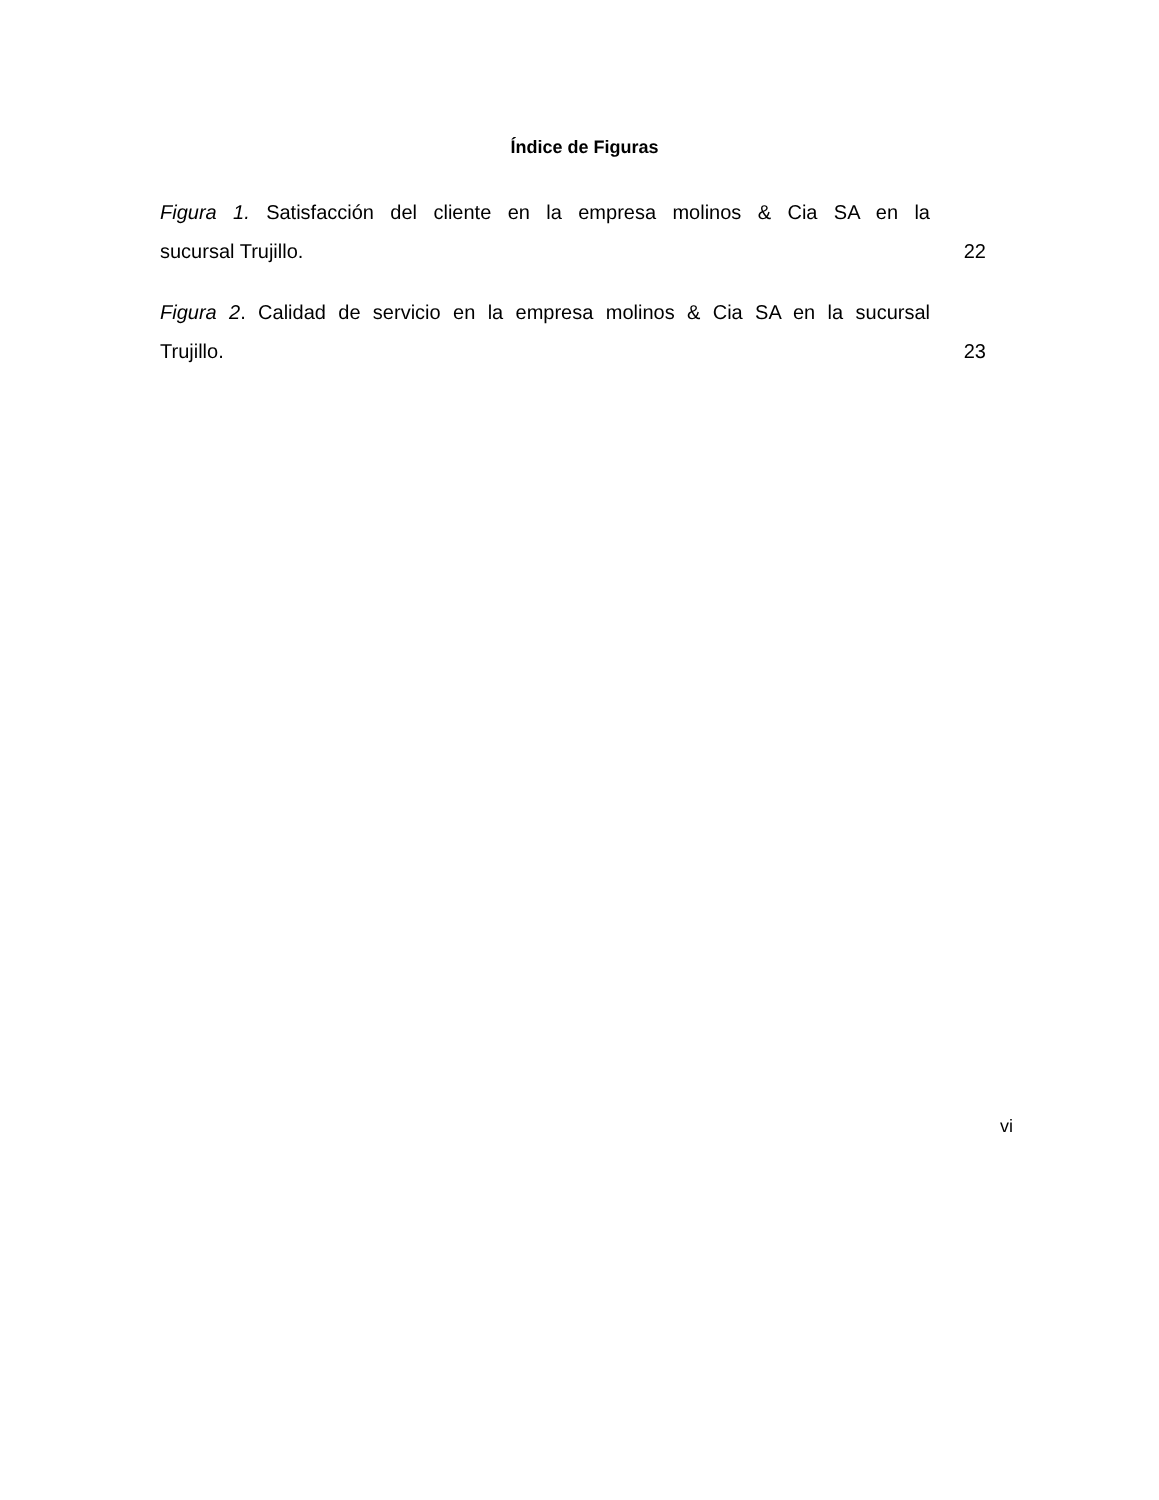Índice de Figuras
Figura 1. Satisfacción del cliente en la empresa molinos & Cia SA en la
sucursal Trujillo. 22
Figura 2. Calidad de servicio en la empresa molinos & Cia SA en la sucursal
Trujillo. 23
vi